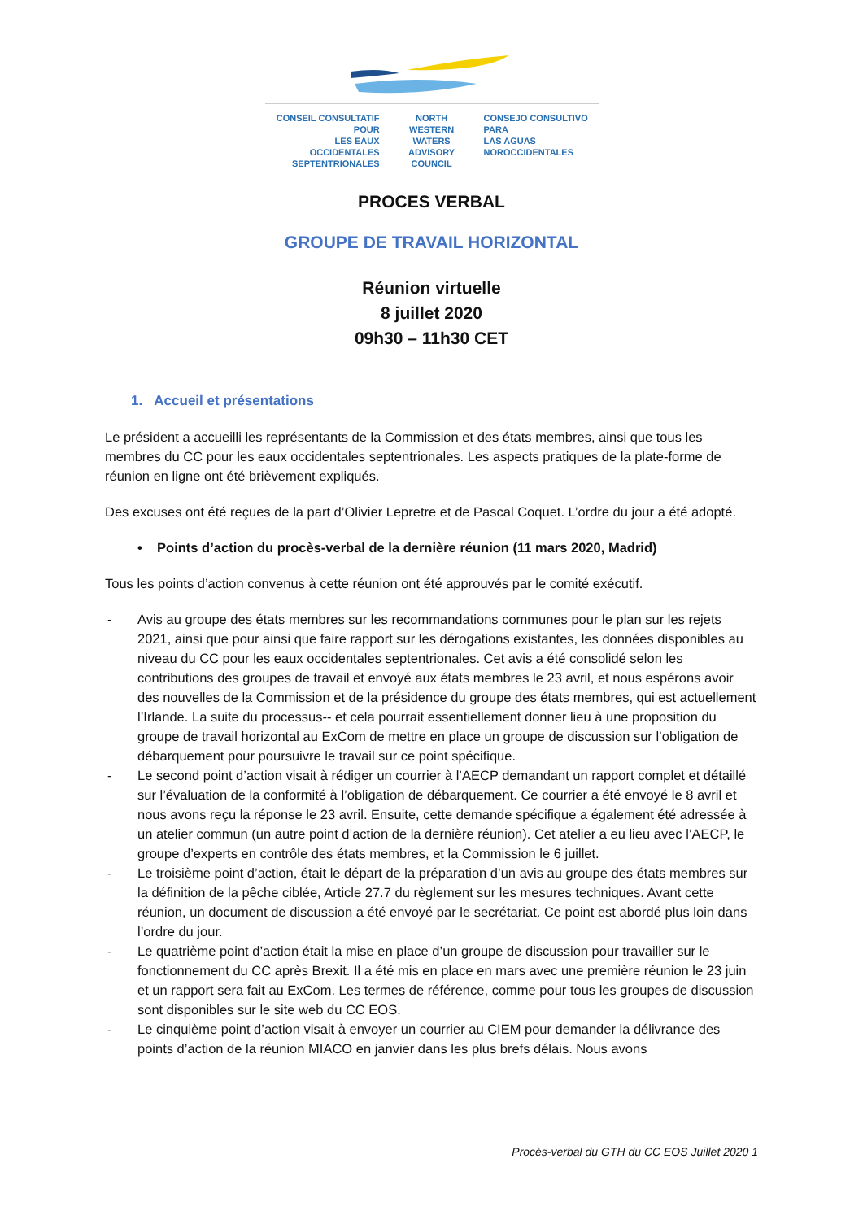CONSEIL CONSULTATIF POUR
LES EAUX OCCIDENTALES
SEPTENTRIONALES
NORTH WESTERN
WATERS
ADVISORY COUNCIL
CONSEJO CONSULTIVO PARA
LAS AGUAS
NOROCCIDENTALES
PROCES VERBAL
GROUPE DE TRAVAIL HORIZONTAL
Réunion virtuelle
8 juillet 2020
09h30 – 11h30 CET
1. Accueil et présentations
Le président a accueilli les représentants de la Commission et des états membres, ainsi que tous les membres du CC pour les eaux occidentales septentrionales. Les aspects pratiques de la plate-forme de réunion en ligne ont été brièvement expliqués.
Des excuses ont été reçues de la part d’Olivier Lepretre et de Pascal Coquet. L’ordre du jour a été adopté.
• Points d’action du procès-verbal de la dernière réunion (11 mars 2020, Madrid)
Tous les points d’action convenus à cette réunion ont été approuvés par le comité exécutif.
- Avis au groupe des états membres sur les recommandations communes pour le plan sur les rejets 2021, ainsi que pour ainsi que faire rapport sur les dérogations existantes, les données disponibles au niveau du CC pour les eaux occidentales septentrionales. Cet avis a été consolidé selon les contributions des groupes de travail et envoyé aux états membres le 23 avril, et nous espérons avoir des nouvelles de la Commission et de la présidence du groupe des états membres, qui est actuellement l’Irlande. La suite du processus-- et cela pourrait essentiellement donner lieu à une proposition du groupe de travail horizontal au ExCom de mettre en place un groupe de discussion sur l’obligation de débarquement pour poursuivre le travail sur ce point spécifique.
- Le second point d’action visait à rédiger un courrier à l’AECP demandant un rapport complet et détaillé sur l’évaluation de la conformité à l’obligation de débarquement. Ce courrier a été envoyé le 8 avril et nous avons reçu la réponse le 23 avril. Ensuite, cette demande spécifique a également été adressée à un atelier commun (un autre point d’action de la dernière réunion). Cet atelier a eu lieu avec l’AECP, le groupe d’experts en contrôle des états membres, et la Commission le 6 juillet.
- Le troisième point d’action, était le départ de la préparation d’un avis au groupe des états membres sur la définition de la pêche ciblée, Article 27.7 du règlement sur les mesures techniques. Avant cette réunion, un document de discussion a été envoyé par le secrétariat. Ce point est abordé plus loin dans l’ordre du jour.
- Le quatrième point d’action était la mise en place d’un groupe de discussion pour travailler sur le fonctionnement du CC après Brexit. Il a été mis en place en mars avec une première réunion le 23 juin et un rapport sera fait au ExCom. Les termes de référence, comme pour tous les groupes de discussion sont disponibles sur le site web du CC EOS.
- Le cinquième point d’action visait à envoyer un courrier au CIEM pour demander la délivrance des points d’action de la réunion MIACO en janvier dans les plus brefs délais. Nous avons
Procès-verbal du GTH du CC EOS Juillet 2020 1